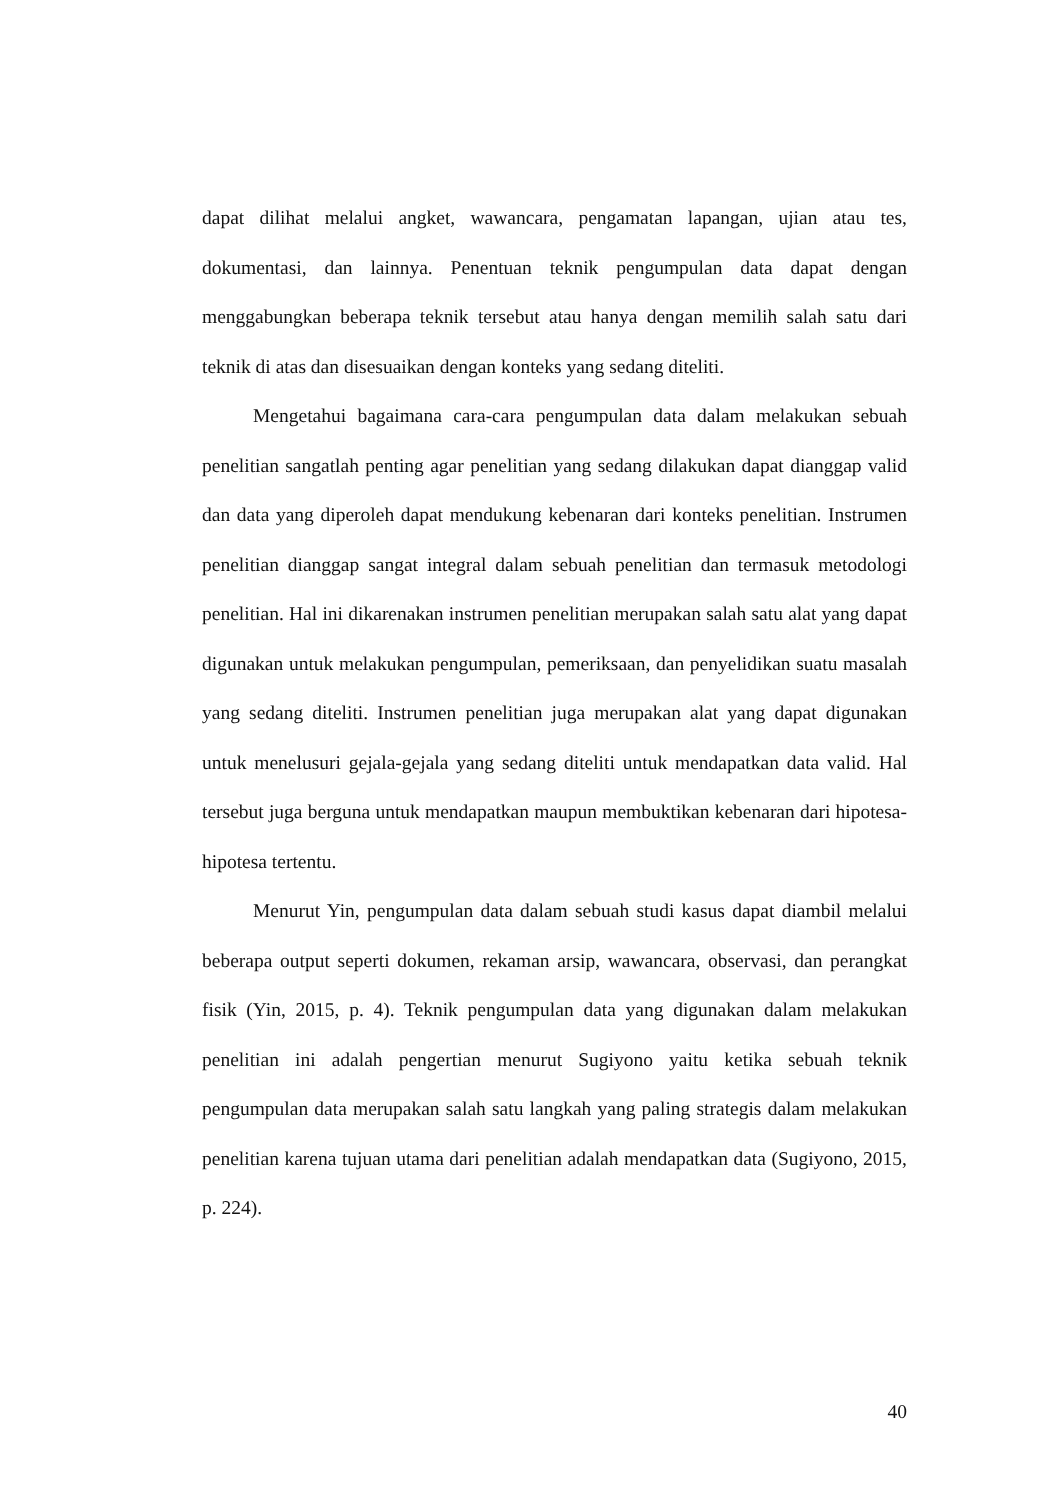dapat dilihat melalui angket, wawancara, pengamatan lapangan, ujian atau tes, dokumentasi, dan lainnya. Penentuan teknik pengumpulan data dapat dengan menggabungkan beberapa teknik tersebut atau hanya dengan memilih salah satu dari teknik di atas dan disesuaikan dengan konteks yang sedang diteliti.
Mengetahui bagaimana cara-cara pengumpulan data dalam melakukan sebuah penelitian sangatlah penting agar penelitian yang sedang dilakukan dapat dianggap valid dan data yang diperoleh dapat mendukung kebenaran dari konteks penelitian. Instrumen penelitian dianggap sangat integral dalam sebuah penelitian dan termasuk metodologi penelitian. Hal ini dikarenakan instrumen penelitian merupakan salah satu alat yang dapat digunakan untuk melakukan pengumpulan, pemeriksaan, dan penyelidikan suatu masalah yang sedang diteliti. Instrumen penelitian juga merupakan alat yang dapat digunakan untuk menelusuri gejala-gejala yang sedang diteliti untuk mendapatkan data valid. Hal tersebut juga berguna untuk mendapatkan maupun membuktikan kebenaran dari hipotesa-hipotesa tertentu.
Menurut Yin, pengumpulan data dalam sebuah studi kasus dapat diambil melalui beberapa output seperti dokumen, rekaman arsip, wawancara, observasi, dan perangkat fisik (Yin, 2015, p. 4). Teknik pengumpulan data yang digunakan dalam melakukan penelitian ini adalah pengertian menurut Sugiyono yaitu ketika sebuah teknik pengumpulan data merupakan salah satu langkah yang paling strategis dalam melakukan penelitian karena tujuan utama dari penelitian adalah mendapatkan data (Sugiyono, 2015, p. 224).
40